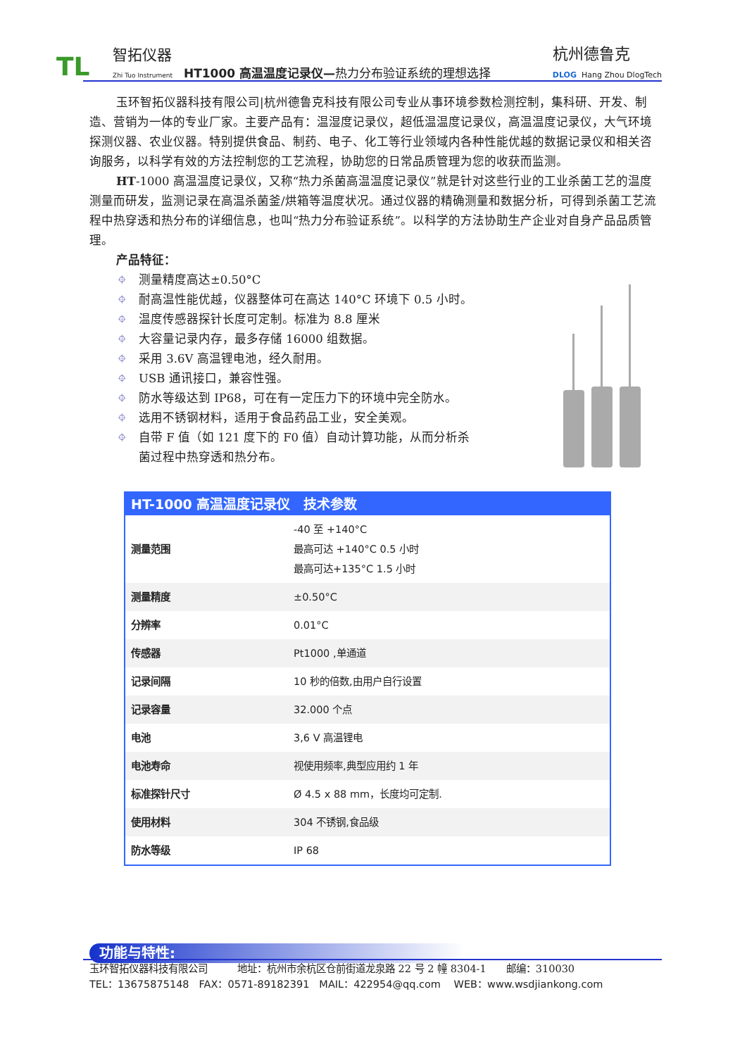TL
智拓仪器
Zhi Tuo Instrument
HT1000 高温温度记录仪—热力分布验证系统的理想选择
杭州德鲁克
DLOG Hang Zhou DlogTech
玉环智拓仪器科技有限公司|杭州德鲁克科技有限公司专业从事环境参数检测控制，集科研、开发、制造、营销为一体的专业厂家。主要产品有：温湿度记录仪，超低温温度记录仪，高温温度记录仪，大气环境探测仪器、农业仪器。特别提供食品、制药、电子、化工等行业领域内各种性能优越的数据记录仪和相关咨询服务，以科学有效的方法控制您的工艺流程，协助您的日常品质管理为您的收获而监测。
HT-1000 高温温度记录仪，又称“热力杀菌高温温度记录仪”就是针对这些行业的工业杀菌工艺的温度测量而研发，监测记录在高温杀菌釜/烘箱等温度状况。通过仪器的精确测量和数据分析，可得到杀菌工艺流程中热穿透和热分布的详细信息，也叫“热力分布验证系统”。以科学的方法协助生产企业对自身产品品质管理。
产品特征：
⌖ 测量精度高达±0.50°C
⌖ 耐高温性能优越，仪器整体可在高达 140°C 环境下 0.5 小时。
⌖ 温度传感器探针长度可定制。标准为 8.8 厘米
⌖ 大容量记录内存，最多存储 16000 组数据。
⌖ 采用 3.6V 高温锂电池，经久耐用。
⌖ USB 通讯接口，兼容性强。
⌖ 防水等级达到 IP68，可在有一定压力下的环境中完全防水。
⌖ 选用不锈钢材料，适用于食品药品工业，安全美观。
⌖ 自带 F 值（如 121 度下的 F0 值）自动计算功能，从而分析杀菌过程中热穿透和热分布。
| HT-1000 高温温度记录仪 技术参数 | |
| --- | --- |
| 测量范围 | -40 至 +140°C 最高可达 +140°C 0.5 小时 最高可达+135°C 1.5 小时 |
| 测量精度 | ±0.50°C |
| 分辨率 | 0.01°C |
| 传感器 | Pt1000 ,单通道 |
| 记录间隔 | 10 秒的倍数,由用户自行设置 |
| 记录容量 | 32.000 个点 |
| 电池 | 3,6 V 高温锂电 |
| 电池寿命 | 视使用频率,典型应用约 1 年 |
| 标准探针尺寸 | Ø 4.5 x 88 mm，长度均可定制. |
| 使用材料 | 304 不锈钢,食品级 |
| 防水等级 | IP 68 |
功能与特性:
玉环智拓仪器科技有限公司　　　地址：杭州市余杭区仓前街道龙泉路 22 号 2 幢 8304-1　　邮编：310030
TEL：13675875148　FAX：0571-89182391　MAIL：422954@qq.com　 WEB：www.wsdjiankong.com